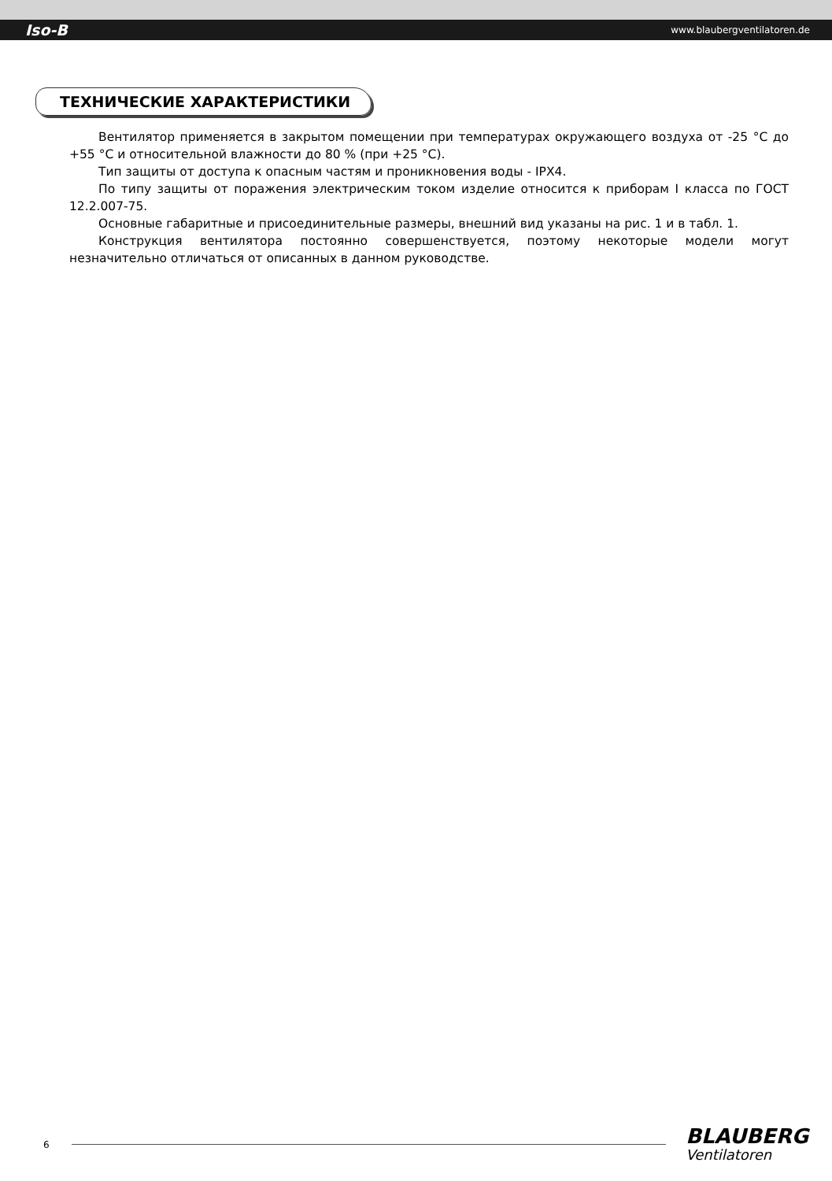Iso-B www.blaubergventilatoren.de
ТЕХНИЧЕСКИЕ ХАРАКТЕРИСТИКИ
Вентилятор применяется в закрытом помещении при температурах окружающего воздуха от -25 °C до +55 °C и относительной влажности до 80 % (при +25 °C).
Тип защиты от доступа к опасным частям и проникновения воды - IPX4.
По типу защиты от поражения электрическим током изделие относится к приборам I класса по ГОСТ 12.2.007-75.
Основные габаритные и присоединительные размеры, внешний вид указаны на рис. 1 и в табл. 1.
Конструкция вентилятора постоянно совершенствуется, поэтому некоторые модели могут незначительно отличаться от описанных в данном руководстве.
6
BLAUBERG
Ventilatoren